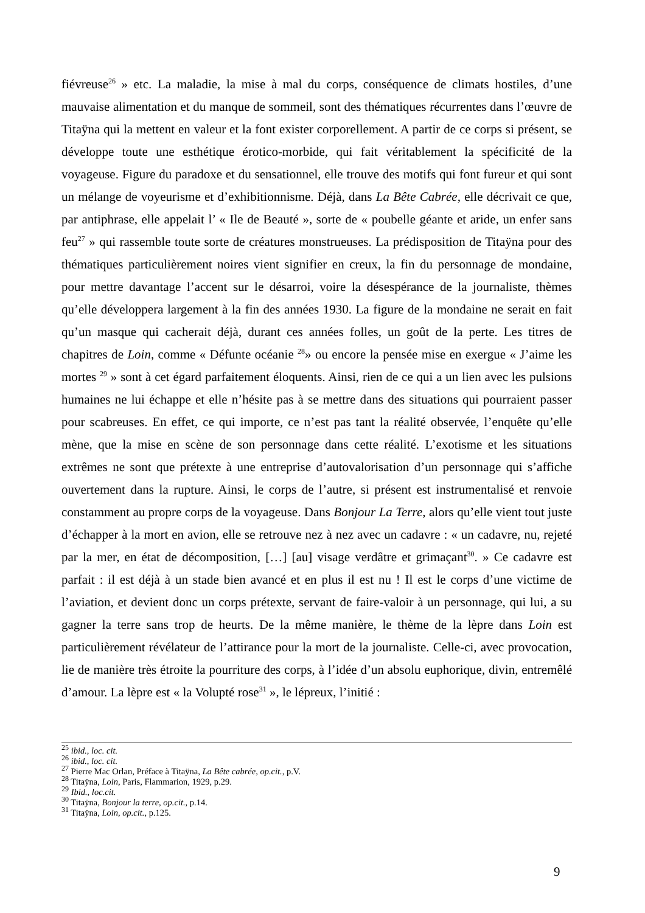fiévreuse<sup>26</sup> » etc. La maladie, la mise à mal du corps, conséquence de climats hostiles, d’une mauvaise alimentation et du manque de sommeil, sont des thématiques récurrentes dans l’œuvre de Titaÿna qui la mettent en valeur et la font exister corporellement. A partir de ce corps si présent, se développe toute une esthétique érotico-morbide, qui fait véritablement la spécificité de la voyageuse. Figure du paradoxe et du sensationnel, elle trouve des motifs qui font fureur et qui sont un mélange de voyeurisme et d’exhibitionnisme. Déjà, dans La Bête Cabrée, elle décrivait ce que, par antiphrase, elle appelait l’ « Ile de Beauté », sorte de « poubelle géante et aride, un enfer sans feu<sup>27</sup> » qui rassemble toute sorte de créatures monstrueuses. La prédisposition de Titaÿna pour des thématiques particulièrement noires vient signifier en creux, la fin du personnage de mondaine, pour mettre davantage l’accent sur le désarroi, voire la désespérance de la journaliste, thèmes qu’elle développera largement à la fin des années 1930. La figure de la mondaine ne serait en fait qu’un masque qui cacherait déjà, durant ces années folles, un goût de la perte. Les titres de chapitres de Loin, comme « Défunte océanie <sup>28</sup>» ou encore la pensée mise en exergue « J’aime les mortes <sup>29</sup> » sont à cet égard parfaitement éloquents. Ainsi, rien de ce qui a un lien avec les pulsions humaines ne lui échappe et elle n’hésite pas à se mettre dans des situations qui pourraient passer pour scabreuses. En effet, ce qui importe, ce n’est pas tant la réalité observée, l’enquête qu’elle mène, que la mise en scène de son personnage dans cette réalité. L’exotisme et les situations extrêmes ne sont que prétexte à une entreprise d’autovalorisation d’un personnage qui s’affiche ouvertement dans la rupture. Ainsi, le corps de l’autre, si présent est instrumentalisé et renvoie constamment au propre corps de la voyageuse. Dans Bonjour La Terre, alors qu’elle vient tout juste d’échapper à la mort en avion, elle se retrouve nez à nez avec un cadavre : « un cadavre, nu, rejeté par la mer, en état de décomposition, […] [au] visage verdâtre et grimaçant<sup>30</sup>. » Ce cadavre est parfait : il est déjà à un stade bien avancé et en plus il est nu ! Il est le corps d’une victime de l’aviation, et devient donc un corps prétexte, servant de faire-valoir à un personnage, qui lui, a su gagner la terre sans trop de heurts. De la même manière, le thème de la lèpre dans Loin est particulièrement révélateur de l’attirance pour la mort de la journaliste. Celle-ci, avec provocation, lie de manière très étroite la pourriture des corps, à l’idée d’un absolu euphorique, divin, entremêlé d’amour. La lèpre est « la Volupté rose<sup>31</sup> », le lépreux, l’initié :
<sup>25</sup> ibid., loc. cit.
<sup>26</sup> ibid., loc. cit.
<sup>27</sup> Pierre Mac Orlan, Préface à Titaÿna, La Bête cabrée, op.cit., p.V.
<sup>28</sup> Titaÿna, Loin, Paris, Flammarion, 1929, p.29.
<sup>29</sup> Ibid., loc.cit.
<sup>30</sup> Titaÿna, Bonjour la terre, op.cit., p.14.
<sup>31</sup> Titaÿna, Loin, op.cit., p.125.
9